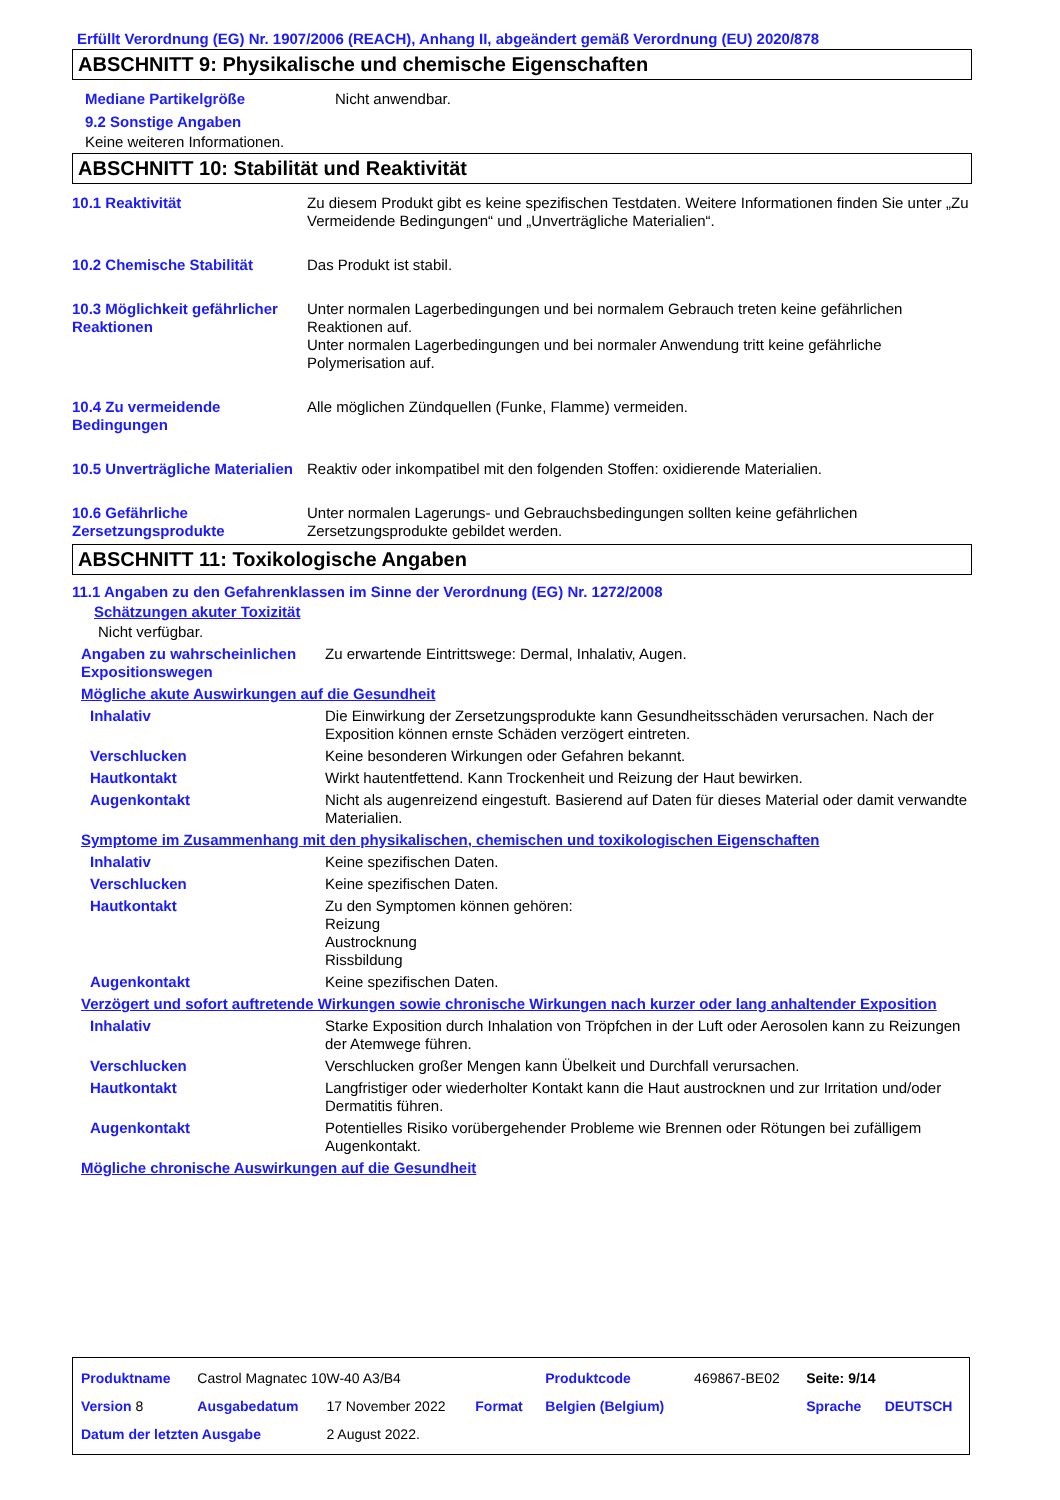Erfüllt Verordnung (EG) Nr. 1907/2006 (REACH), Anhang II, abgeändert gemäß Verordnung (EU) 2020/878
ABSCHNITT 9: Physikalische und chemische Eigenschaften
| Mediane Partikelgröße | Nicht anwendbar. |
9.2 Sonstige Angaben
Keine weiteren Informationen.
ABSCHNITT 10: Stabilität und Reaktivität
| 10.1 Reaktivität | Zu diesem Produkt gibt es keine spezifischen Testdaten. Weitere Informationen finden Sie unter „Zu Vermeidende Bedingungen“ und „Unverträgliche Materialien“. |
| 10.2 Chemische Stabilität | Das Produkt ist stabil. |
| 10.3 Möglichkeit gefährlicher Reaktionen | Unter normalen Lagerbedingungen und bei normalem Gebrauch treten keine gefährlichen Reaktionen auf. Unter normalen Lagerbedingungen und bei normaler Anwendung tritt keine gefährliche Polymerisation auf. |
| 10.4 Zu vermeidende Bedingungen | Alle möglichen Zündquellen (Funke, Flamme) vermeiden. |
| 10.5 Unverträgliche Materialien | Reaktiv oder inkompatibel mit den folgenden Stoffen: oxidierende Materialien. |
| 10.6 Gefährliche Zersetzungsprodukte | Unter normalen Lagerungs- und Gebrauchsbedingungen sollten keine gefährlichen Zersetzungsprodukte gebildet werden. |
ABSCHNITT 11: Toxikologische Angaben
11.1 Angaben zu den Gefahrenklassen im Sinne der Verordnung (EG) Nr. 1272/2008
Schätzungen akuter Toxizität
Nicht verfügbar.
| Angaben zu wahrscheinlichen Expositionswegen | Zu erwartende Eintrittswege: Dermal, Inhalativ, Augen. |
| Mögliche akute Auswirkungen auf die Gesundheit | |
| Inhalativ | Die Einwirkung der Zersetzungsprodukte kann Gesundheitsschäden verursachen. Nach der Exposition können ernste Schäden verzögert eintreten. |
| Verschlucken | Keine besonderen Wirkungen oder Gefahren bekannt. |
| Hautkontakt | Wirkt hautentfettend. Kann Trockenheit und Reizung der Haut bewirken. |
| Augenkontakt | Nicht als augenreizend eingestuft. Basierend auf Daten für dieses Material oder damit verwandte Materialien. |
| Symptome im Zusammenhang mit den physikalischen, chemischen und toxikologischen Eigenschaften | |
| Inhalativ | Keine spezifischen Daten. |
| Verschlucken | Keine spezifischen Daten. |
| Hautkontakt | Zu den Symptomen können gehören: Reizung Austrocknung Rissbildung |
| Augenkontakt | Keine spezifischen Daten. |
| Verzögert und sofort auftretende Wirkungen sowie chronische Wirkungen nach kurzer oder lang anhaltender Exposition | |
| Inhalativ | Starke Exposition durch Inhalation von Tröpfchen in der Luft oder Aerosolen kann zu Reizungen der Atemwege führen. |
| Verschlucken | Verschlucken großer Mengen kann Übelkeit und Durchfall verursachen. |
| Hautkontakt | Langfristiger oder wiederholter Kontakt kann die Haut austrocknen und zur Irritation und/oder Dermatitis führen. |
| Augenkontakt | Potentielles Risiko vorübergehender Probleme wie Brennen oder Rötungen bei zufälligem Augenkontakt. |
| Mögliche chronische Auswirkungen auf die Gesundheit | |
| Produktname | Castrol Magnatec 10W-40 A3/B4 | | | Produktcode | 469867-BE02 | Seite: 9/14 | |
| Version 8 | Ausgabedatum | 17 November 2022 | Format | Belgien (Belgium) | | Sprache | DEUTSCH |
| Datum der letzten Ausgabe | | 2 August 2022. | | | | | |